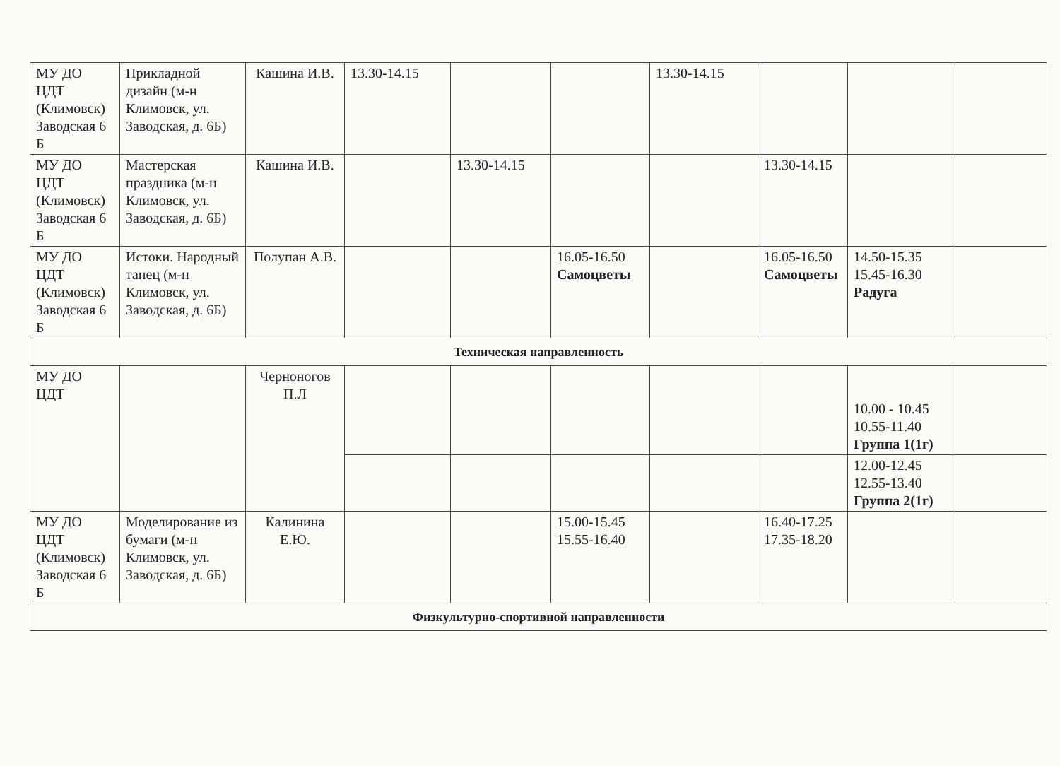| МУ ДО ЦДТ (Климовск) Заводская 6 Б | Прикладной дизайн (м-н Климовск, ул. Заводская, д. 6Б) | Кашина И.В. | 13.30-14.15 | | | 13.30-14.15 | | | |
| МУ ДО ЦДТ (Климовск) Заводская 6 Б | Мастерская праздника (м-н Климовск, ул. Заводская, д. 6Б) | Кашина И.В. | | 13.30-14.15 | | | 13.30-14.15 | | |
| МУ ДО ЦДТ (Климовск) Заводская 6 Б | Истоки. Народный танец (м-н Климовск, ул. Заводская, д. 6Б) | Полупан А.В. | | | 16.05-16.50 Самоцветы | | 16.05-16.50 Самоцветы | 14.50-15.35 15.45-16.30 Радуга | |
| Техническая направленность | | | | | | | | | |
| МУ ДО ЦДТ | | Черноногов П.Л | | | | | | 10.00 - 10.45 10.55-11.40 Группа 1(1г) | |
| | | | | | | | | 12.00-12.45 12.55-13.40 Группа 2(1г) | |
| МУ ДО ЦДТ (Климовск) Заводская 6 Б | Моделирование из бумаги (м-н Климовск, ул. Заводская, д. 6Б) | Калинина Е.Ю. | | | 15.00-15.45 15.55-16.40 | | 16.40-17.25 17.35-18.20 | | |
| Физкультурно-спортивной направленности | | | | | | | | | |